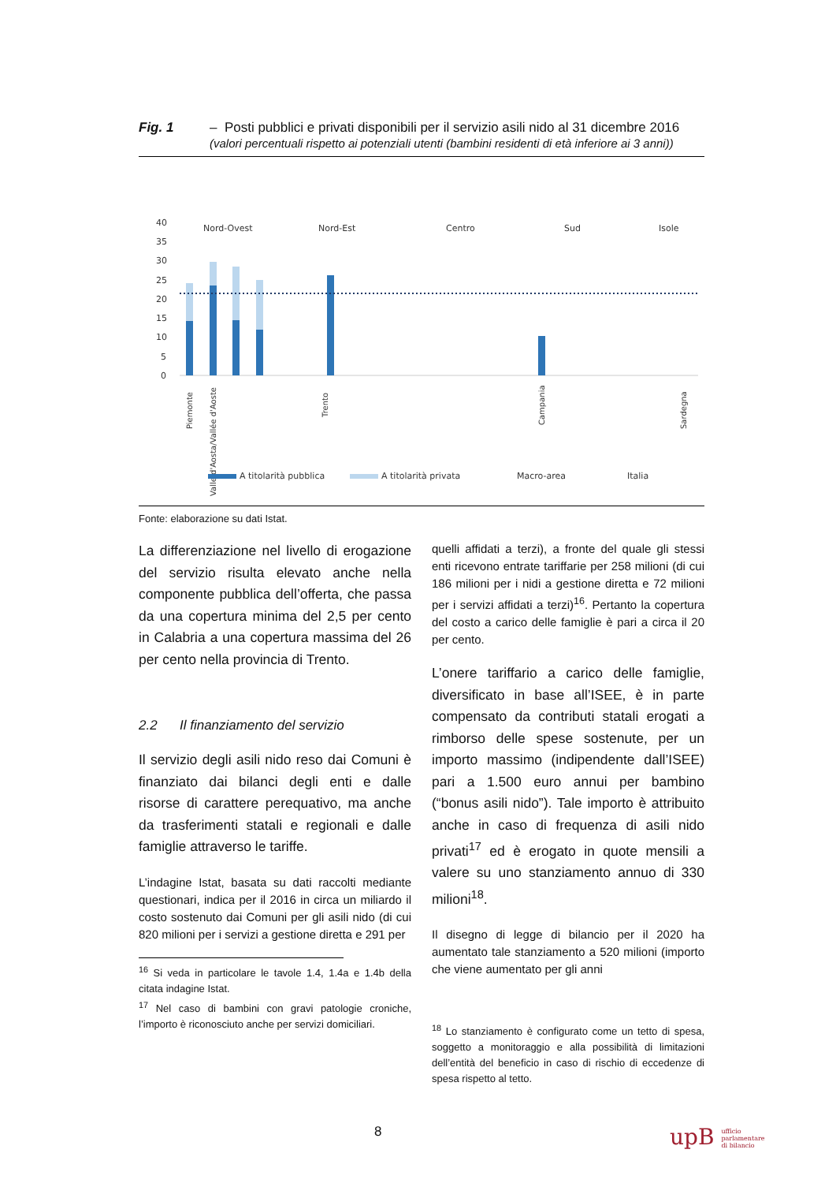Fig. 1 – Posti pubblici e privati disponibili per il servizio asili nido al 31 dicembre 2016
(valori percentuali rispetto ai potenziali utenti (bambini residenti di età inferiore ai 3 anni))
40
35
30
25
20
15
10
5
0
Nord-Ovest
Nord-Est
Centro
Sud
Isole
Piemonte
Valle d'Aosta/Vallée d'Aoste
Trento
Campania
Sardegna
A titolarità pubblica
A titolarità privata
Macro-area
Italia
Fonte: elaborazione su dati Istat.
La differenziazione nel livello di erogazione del servizio risulta elevato anche nella componente pubblica dell’offerta, che passa da una copertura minima del 2,5 per cento in Calabria a una copertura massima del 26 per cento nella provincia di Trento.
2.2 Il finanziamento del servizio
Il servizio degli asili nido reso dai Comuni è finanziato dai bilanci degli enti e dalle risorse di carattere perequativo, ma anche da trasferimenti statali e regionali e dalle famiglie attraverso le tariffe.
L’indagine Istat, basata su dati raccolti mediante questionari, indica per il 2016 in circa un miliardo il costo sostenuto dai Comuni per gli asili nido (di cui 820 milioni per i servizi a gestione diretta e 291 per
<sup>16</sup> Si veda in particolare le tavole 1.4, 1.4a e 1.4b della citata indagine Istat.
<sup>17</sup> Nel caso di bambini con gravi patologie croniche, l’importo è riconosciuto anche per servizi domiciliari.
quelli affidati a terzi), a fronte del quale gli stessi enti ricevono entrate tariffarie per 258 milioni (di cui 186 milioni per i nidi a gestione diretta e 72 milioni per i servizi affidati a terzi)<sup>16</sup>. Pertanto la copertura del costo a carico delle famiglie è pari a circa il 20 per cento.
L’onere tariffario a carico delle famiglie, diversificato in base all’ISEE, è in parte compensato da contributi statali erogati a rimborso delle spese sostenute, per un importo massimo (indipendente dall’ISEE) pari a 1.500 euro annui per bambino (“bonus asili nido”). Tale importo è attribuito anche in caso di frequenza di asili nido privati<sup>17</sup> ed è erogato in quote mensili a valere su uno stanziamento annuo di 330 milioni<sup>18</sup>.
Il disegno di legge di bilancio per il 2020 ha aumentato tale stanziamento a 520 milioni (importo che viene aumentato per gli anni
<sup>18</sup> Lo stanziamento è configurato come un tetto di spesa, soggetto a monitoraggio e alla possibilità di limitazioni dell’entità del beneficio in caso di rischio di eccedenze di spesa rispetto al tetto.
8
upB ufficio
parlamentare
di bilancio